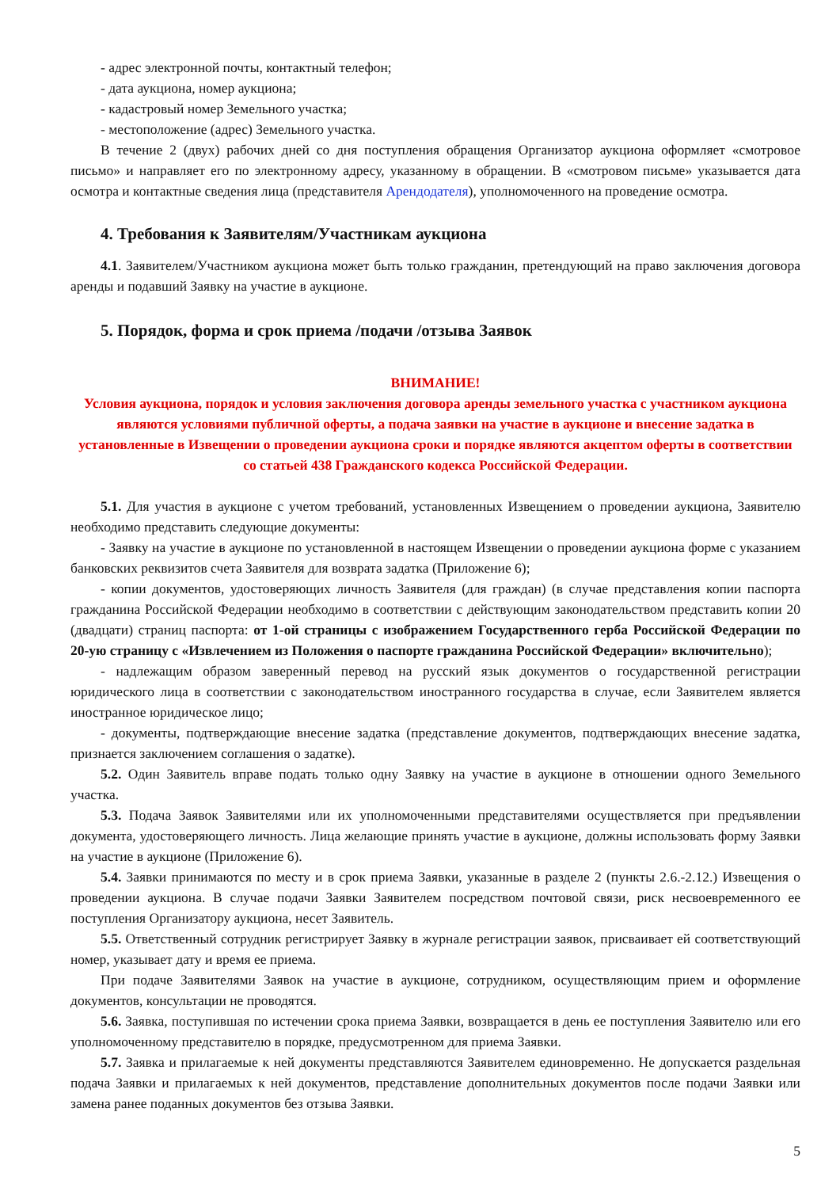- адрес электронной почты, контактный телефон;
- дата аукциона, номер аукциона;
- кадастровый номер Земельного участка;
- местоположение (адрес) Земельного участка.
В течение 2 (двух) рабочих дней со дня поступления обращения Организатор аукциона оформляет «смотровое письмо» и направляет его по электронному адресу, указанному в обращении. В «смотровом письме» указывается дата осмотра и контактные сведения лица (представителя Арендодателя), уполномоченного на проведение осмотра.
4. Требования к Заявителям/Участникам аукциона
4.1. Заявителем/Участником аукциона может быть только гражданин, претендующий на право заключения договора аренды и подавший Заявку на участие в аукционе.
5. Порядок, форма и срок приема /подачи /отзыва Заявок
ВНИМАНИЕ!
Условия аукциона, порядок и условия заключения договора аренды земельного участка с участником аукциона являются условиями публичной оферты, а подача заявки на участие в аукционе и внесение задатка в установленные в Извещении о проведении аукциона сроки и порядке являются акцептом оферты в соответствии со статьей 438 Гражданского кодекса Российской Федерации.
5.1. Для участия в аукционе с учетом требований, установленных Извещением о проведении аукциона, Заявителю необходимо представить следующие документы:
- Заявку на участие в аукционе по установленной в настоящем Извещении о проведении аукциона форме с указанием банковских реквизитов счета Заявителя для возврата задатка (Приложение 6);
- копии документов, удостоверяющих личность Заявителя (для граждан) (в случае представления копии паспорта гражданина Российской Федерации необходимо в соответствии с действующим законодательством представить копии 20 (двадцати) страниц паспорта: от 1-ой страницы с изображением Государственного герба Российской Федерации по 20-ую страницу с «Извлечением из Положения о паспорте гражданина Российской Федерации» включительно);
- надлежащим образом заверенный перевод на русский язык документов о государственной регистрации юридического лица в соответствии с законодательством иностранного государства в случае, если Заявителем является иностранное юридическое лицо;
- документы, подтверждающие внесение задатка (представление документов, подтверждающих внесение задатка, признается заключением соглашения о задатке).
5.2. Один Заявитель вправе подать только одну Заявку на участие в аукционе в отношении одного Земельного участка.
5.3. Подача Заявок Заявителями или их уполномоченными представителями осуществляется при предъявлении документа, удостоверяющего личность. Лица желающие принять участие в аукционе, должны использовать форму Заявки на участие в аукционе (Приложение 6).
5.4. Заявки принимаются по месту и в срок приема Заявки, указанные в разделе 2 (пункты 2.6.-2.12.) Извещения о проведении аукциона. В случае подачи Заявки Заявителем посредством почтовой связи, риск несвоевременного ее поступления Организатору аукциона, несет Заявитель.
5.5. Ответственный сотрудник регистрирует Заявку в журнале регистрации заявок, присваивает ей соответствующий номер, указывает дату и время ее приема.
При подаче Заявителями Заявок на участие в аукционе, сотрудником, осуществляющим прием и оформление документов, консультации не проводятся.
5.6. Заявка, поступившая по истечении срока приема Заявки, возвращается в день ее поступления Заявителю или его уполномоченному представителю в порядке, предусмотренном для приема Заявки.
5.7. Заявка и прилагаемые к ней документы представляются Заявителем единовременно. Не допускается раздельная подача Заявки и прилагаемых к ней документов, представление дополнительных документов после подачи Заявки или замена ранее поданных документов без отзыва Заявки.
5